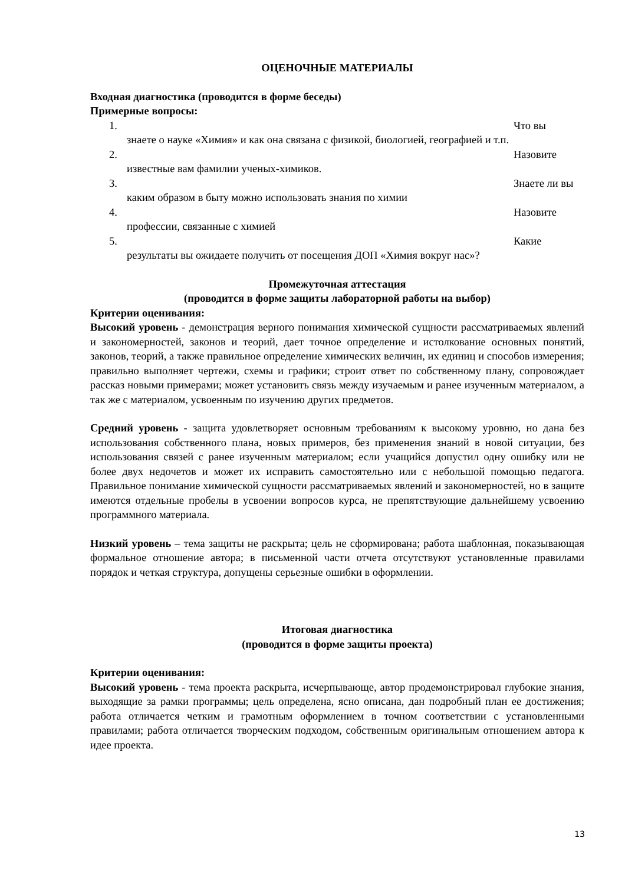ОЦЕНОЧНЫЕ МАТЕРИАЛЫ
Входная диагностика (проводится в форме беседы)
Примерные вопросы:
1. Что вы
знаете о науке «Химия» и как она связана с физикой, биологией, географией и т.п.
2. Назовите
известные вам фамилии ученых-химиков.
3. Знаете ли вы
каким образом в быту можно использовать знания по химии
4. Назовите
профессии, связанные с химией
5. Какие
результаты вы ожидаете получить от посещения ДОП «Химия вокруг нас»?
Промежуточная аттестация
(проводится в форме защиты лабораторной работы на выбор)
Критерии оценивания:
Высокий уровень - демонстрация верного понимания химической сущности рассматриваемых явлений и закономерностей, законов и теорий, дает точное определение и истолкование основных понятий, законов, теорий, а также правильное определение химических величин, их единиц и способов измерения; правильно выполняет чертежи, схемы и графики; строит ответ по собственному плану, сопровождает рассказ новыми примерами; может установить связь между изучаемым и ранее изученным материалом, а так же с материалом, усвоенным по изучению других предметов.
Средний уровень - защита удовлетворяет основным требованиям к высокому уровню, но дана без использования собственного плана, новых примеров, без применения знаний в новой ситуации, без использования связей с ранее изученным материалом; если учащийся допустил одну ошибку или не более двух недочетов и может их исправить самостоятельно или с небольшой помощью педагога. Правильное понимание химической сущности рассматриваемых явлений и закономерностей, но в защите имеются отдельные пробелы в усвоении вопросов курса, не препятствующие дальнейшему усвоению программного материала.
Низкий уровень – тема защиты не раскрыта; цель не сформирована; работа шаблонная, показывающая формальное отношение автора; в письменной части отчета отсутствуют установленные правилами порядок и четкая структура, допущены серьезные ошибки в оформлении.
Итоговая диагностика
(проводится в форме защиты проекта)
Критерии оценивания:
Высокий уровень - тема проекта раскрыта, исчерпывающе, автор продемонстрировал глубокие знания, выходящие за рамки программы; цель определена, ясно описана, дан подробный план ее достижения; работа отличается четким и грамотным оформлением в точном соответствии с установленными правилами; работа отличается творческим подходом, собственным оригинальным отношением автора к идее проекта.
13